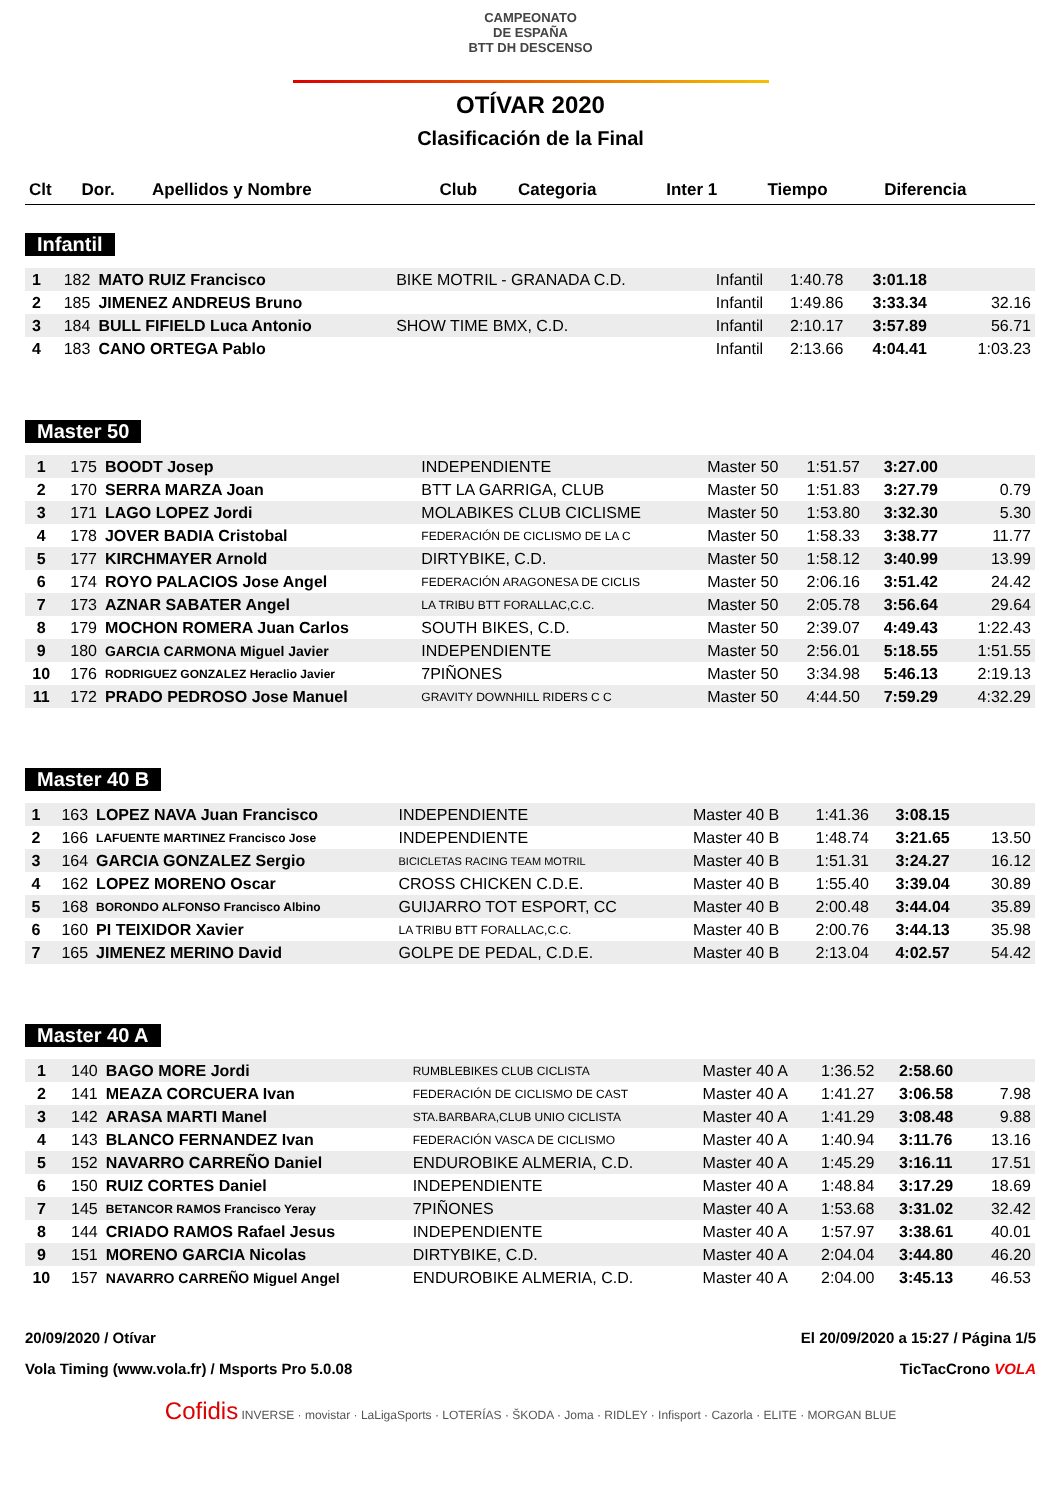CAMPEONATO
DE ESPAÑA
BTT DH DESCENSO
OTÍVAR 2020
Clasificación de la Final
| Clt | Dor. | Apellidos y Nombre | Club | Categoria | Inter 1 | Tiempo | Diferencia |
| --- | --- | --- | --- | --- | --- | --- | --- |
Infantil
| 1 | 182 | MATO RUIZ Francisco | BIKE MOTRIL - GRANADA C.D. | Infantil | 1:40.78 | 3:01.18 | |
| 2 | 185 | JIMENEZ ANDREUS Bruno | | Infantil | 1:49.86 | 3:33.34 | 32.16 |
| 3 | 184 | BULL FIFIELD Luca Antonio | SHOW TIME BMX, C.D. | Infantil | 2:10.17 | 3:57.89 | 56.71 |
| 4 | 183 | CANO ORTEGA Pablo | | Infantil | 2:13.66 | 4:04.41 | 1:03.23 |
Master 50
| 1 | 175 | BOODT Josep | INDEPENDIENTE | Master 50 | 1:51.57 | 3:27.00 | |
| 2 | 170 | SERRA MARZA Joan | BTT LA GARRIGA, CLUB | Master 50 | 1:51.83 | 3:27.79 | 0.79 |
| 3 | 171 | LAGO LOPEZ Jordi | MOLABIKES CLUB CICLISME | Master 50 | 1:53.80 | 3:32.30 | 5.30 |
| 4 | 178 | JOVER BADIA Cristobal | FEDERACIÓN DE CICLISMO DE LA C | Master 50 | 1:58.33 | 3:38.77 | 11.77 |
| 5 | 177 | KIRCHMAYER Arnold | DIRTYBIKE, C.D. | Master 50 | 1:58.12 | 3:40.99 | 13.99 |
| 6 | 174 | ROYO PALACIOS Jose Angel | FEDERACIÓN ARAGONESA DE CICLIS | Master 50 | 2:06.16 | 3:51.42 | 24.42 |
| 7 | 173 | AZNAR SABATER Angel | LA TRIBU BTT FORALLAC,C.C. | Master 50 | 2:05.78 | 3:56.64 | 29.64 |
| 8 | 179 | MOCHON ROMERA Juan Carlos | SOUTH BIKES, C.D. | Master 50 | 2:39.07 | 4:49.43 | 1:22.43 |
| 9 | 180 | GARCIA CARMONA Miguel Javier | INDEPENDIENTE | Master 50 | 2:56.01 | 5:18.55 | 1:51.55 |
| 10 | 176 | RODRIGUEZ GONZALEZ Heraclio Javier | 7PIÑONES | Master 50 | 3:34.98 | 5:46.13 | 2:19.13 |
| 11 | 172 | PRADO PEDROSO Jose Manuel | GRAVITY DOWNHILL RIDERS C C | Master 50 | 4:44.50 | 7:59.29 | 4:32.29 |
Master 40 B
| 1 | 163 | LOPEZ NAVA Juan Francisco | INDEPENDIENTE | Master 40 B | 1:41.36 | 3:08.15 | |
| 2 | 166 | LAFUENTE MARTINEZ Francisco Jose | INDEPENDIENTE | Master 40 B | 1:48.74 | 3:21.65 | 13.50 |
| 3 | 164 | GARCIA GONZALEZ Sergio | BICICLETAS RACING TEAM MOTRIL | Master 40 B | 1:51.31 | 3:24.27 | 16.12 |
| 4 | 162 | LOPEZ MORENO Oscar | CROSS CHICKEN C.D.E. | Master 40 B | 1:55.40 | 3:39.04 | 30.89 |
| 5 | 168 | BORONDO ALFONSO Francisco Albino | GUIJARRO TOT ESPORT, CC | Master 40 B | 2:00.48 | 3:44.04 | 35.89 |
| 6 | 160 | PI TEIXIDOR Xavier | LA TRIBU BTT FORALLAC,C.C. | Master 40 B | 2:00.76 | 3:44.13 | 35.98 |
| 7 | 165 | JIMENEZ MERINO David | GOLPE DE PEDAL, C.D.E. | Master 40 B | 2:13.04 | 4:02.57 | 54.42 |
Master 40 A
| 1 | 140 | BAGO MORE Jordi | RUMBLEBIKES CLUB CICLISTA | Master 40 A | 1:36.52 | 2:58.60 | |
| 2 | 141 | MEAZA CORCUERA Ivan | FEDERACIÓN DE CICLISMO DE CAST | Master 40 A | 1:41.27 | 3:06.58 | 7.98 |
| 3 | 142 | ARASA MARTI Manel | STA.BARBARA,CLUB UNIO CICLISTA | Master 40 A | 1:41.29 | 3:08.48 | 9.88 |
| 4 | 143 | BLANCO FERNANDEZ Ivan | FEDERACIÓN VASCA DE CICLISMO | Master 40 A | 1:40.94 | 3:11.76 | 13.16 |
| 5 | 152 | NAVARRO CARREÑO Daniel | ENDUROBIKE ALMERIA, C.D. | Master 40 A | 1:45.29 | 3:16.11 | 17.51 |
| 6 | 150 | RUIZ CORTES Daniel | INDEPENDIENTE | Master 40 A | 1:48.84 | 3:17.29 | 18.69 |
| 7 | 145 | BETANCOR RAMOS Francisco Yeray | 7PIÑONES | Master 40 A | 1:53.68 | 3:31.02 | 32.42 |
| 8 | 144 | CRIADO RAMOS Rafael Jesus | INDEPENDIENTE | Master 40 A | 1:57.97 | 3:38.61 | 40.01 |
| 9 | 151 | MORENO GARCIA Nicolas | DIRTYBIKE, C.D. | Master 40 A | 2:04.04 | 3:44.80 | 46.20 |
| 10 | 157 | NAVARRO CARREÑO Miguel Angel | ENDUROBIKE ALMERIA, C.D. | Master 40 A | 2:04.00 | 3:45.13 | 46.53 |
20/09/2020 / Otívar El 20/09/2020 a 15:27 / Página 1/5
Vola Timing (www.vola.fr) / Msports Pro 5.0.08 TicTacCrono VOLA
Cofidis INVERSE · movistar · LaLigaSports · LOTERÍAS · ŠKODA · Joma · RIDLEY · Infisport · Cazorla · ELITE · MORGAN BLUE